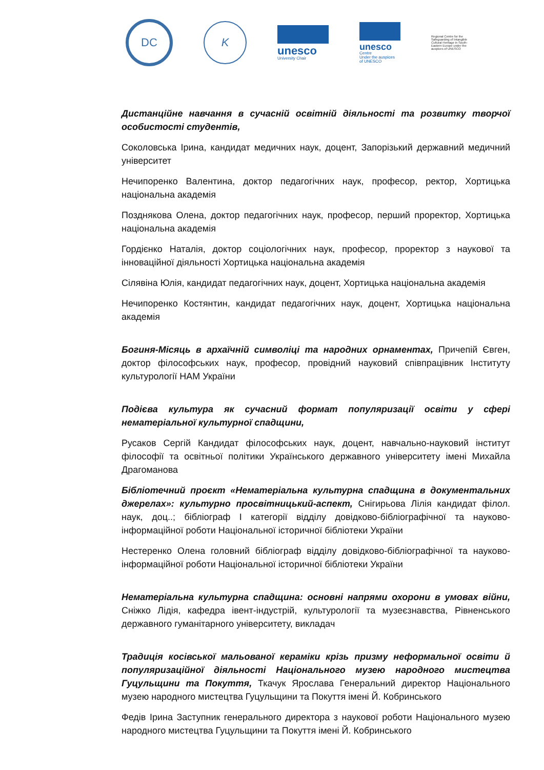DC K
unesco
University Chair
unesco
Centre
Under the auspices
of UNESCO
Regional Centre for the Safeguarding of Intangible Cultural Heritage in South-Eastern Europe under the auspices of UNESCO
Дистанційне навчання в сучасній освітній діяльності та розвитку творчої особистості студентів,
Соколовська Ірина, кандидат медичних наук, доцент, Запорізький державний медичний університет
Нечипоренко Валентина, доктор педагогічних наук, професор, ректор, Хортицька національна академія
Позднякова Олена, доктор педагогічних наук, професор, перший проректор, Хортицька національна академія
Гордієнко Наталія, доктор соціологічних наук, професор, проректор з наукової та інноваційної діяльності Хортицька національна академія
Сілявіна Юлія, кандидат педагогічних наук, доцент, Хортицька національна академія
Нечипоренко Костянтин, кандидат педагогічних наук, доцент, Хортицька національна академія
Богиня-Місяць в архаїчній символіці та народних орнаментах, Причепій Євген, доктор філософських наук, професор, провідний науковий співпрацівник Інституту культурології НАМ України
Подієва культура як сучасний формат популяризації освіти у сфері нематеріальної культурної спадщини,
Русаков Сергій Кандидат філософських наук, доцент, навчально-науковий інститут філософії та освітньої політики Українського державного університету імені Михайла Драгоманова
Бібліотечний проєкт «Нематеріальна культурна спадщина в документальних джерелах»: культурно просвітницький-аспект, Снігирьова Лілія кандидат філол. наук, доц..; бібліограф І категорії відділу довідково-бібліографічної та науково-інформаційної роботи Національної історичної бібліотеки України
Нестеренко Олена головний бібліограф відділу довідково-бібліографічної та науково-інформаційної роботи Національної історичної бібліотеки України
Нематеріальна культурна спадщина: основні напрями охорони в умовах війни, Сніжко Лідія, кафедра івент-індустрій, культурології та музеєзнавства, Рівненського державного гуманітарного університету, викладач
Традиція косівської мальованої кераміки крізь призму неформальної освіти й популяризаційної діяльності Національного музею народного мистецтва Гуцульщини та Покуття, Ткачук Ярослава Генеральний директор Національного музею народного мистецтва Гуцульщини та Покуття імені Й. Кобринського
Федів Ірина Заступник генерального директора з наукової роботи Національного музею народного мистецтва Гуцульщини та Покуття імені Й. Кобринського